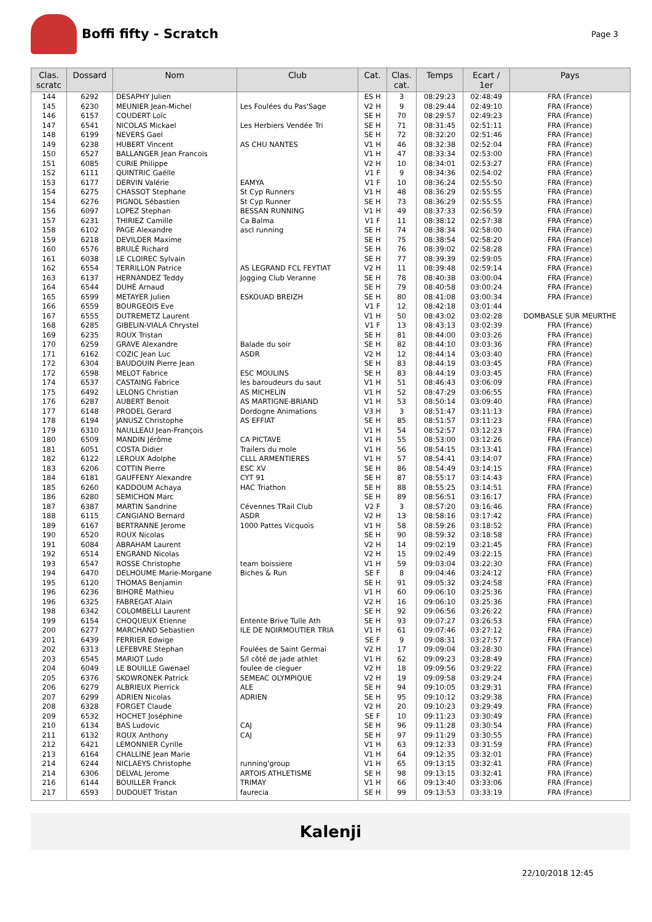Boffi fifty - Scratch
Page 3
| Clas. scratc | Dossard | Nom | Club | Cat. | Clas. cat. | Temps | Ecart / 1er | Pays |
| --- | --- | --- | --- | --- | --- | --- | --- | --- |
| 144 | 6292 | DESAPHY Julien | | ES H | 3 | 08:29:23 | 02:48:49 | FRA (France) |
| 145 | 6230 | MEUNIER Jean-Michel | Les Foulées du Pas'Sage | V2 H | 9 | 08:29:44 | 02:49:10 | FRA (France) |
| 146 | 6157 | COUDERT Loïc | | SE H | 70 | 08:29:57 | 02:49:23 | FRA (France) |
| 147 | 6541 | NICOLAS Mickael | Les Herbiers Vendée Tri | SE H | 71 | 08:31:45 | 02:51:11 | FRA (France) |
| 148 | 6199 | NEVERS Gael | | SE H | 72 | 08:32:20 | 02:51:46 | FRA (France) |
| 149 | 6238 | HUBERT Vincent | AS CHU NANTES | V1 H | 46 | 08:32:38 | 02:52:04 | FRA (France) |
| 150 | 6527 | BALLANGER Jean Francois | | V1 H | 47 | 08:33:34 | 02:53:00 | FRA (France) |
| 151 | 6085 | CURIE Philippe | | V2 H | 10 | 08:34:01 | 02:53:27 | FRA (France) |
| 152 | 6111 | QUINTRIC Gaëlle | | V1 F | 9 | 08:34:36 | 02:54:02 | FRA (France) |
| 153 | 6177 | DERVIN Valérie | EAMYA | V1 F | 10 | 08:36:24 | 02:55:50 | FRA (France) |
| 154 | 6275 | CHASSOT Stephane | St Cyp Runners | V1 H | 48 | 08:36:29 | 02:55:55 | FRA (France) |
| 154 | 6276 | PIGNOL Sébastien | St Cyp Runner | SE H | 73 | 08:36:29 | 02:55:55 | FRA (France) |
| 156 | 6097 | LOPEZ Stephan | BESSAN RUNNING | V1 H | 49 | 08:37:33 | 02:56:59 | FRA (France) |
| 157 | 6231 | THIRIEZ Camille | Ca Balma | V1 F | 11 | 08:38:12 | 02:57:38 | FRA (France) |
| 158 | 6102 | PAGE Alexandre | ascl running | SE H | 74 | 08:38:34 | 02:58:00 | FRA (France) |
| 159 | 6218 | DEVILDER Maxime | | SE H | 75 | 08:38:54 | 02:58:20 | FRA (France) |
| 160 | 6576 | BRULÉ Richard | | SE H | 76 | 08:39:02 | 02:58:28 | FRA (France) |
| 161 | 6038 | LE CLOIREC Sylvain | | SE H | 77 | 08:39:39 | 02:59:05 | FRA (France) |
| 162 | 6554 | TERRILLON Patrice | AS LEGRAND FCL FEYTIAT | V2 H | 11 | 08:39:48 | 02:59:14 | FRA (France) |
| 163 | 6137 | HERNANDEZ Teddy | Jogging Club Veranne | SE H | 78 | 08:40:38 | 03:00:04 | FRA (France) |
| 164 | 6544 | DUHÉ Arnaud | | SE H | 79 | 08:40:58 | 03:00:24 | FRA (France) |
| 165 | 6599 | METAYER Julien | ESKOUAD BREIZH | SE H | 80 | 08:41:08 | 03:00:34 | FRA (France) |
| 166 | 6559 | BOURGEOIS Eve | | V1 F | 12 | 08:42:18 | 03:01:44 | |
| 167 | 6555 | DUTREMETZ Laurent | | V1 H | 50 | 08:43:02 | 03:02:28 | DOMBASLE SUR MEURTHE |
| 168 | 6285 | GIBELIN-VIALA Chrystel | | V1 F | 13 | 08:43:13 | 03:02:39 | FRA (France) |
| 169 | 6235 | ROUX Tristan | | SE H | 81 | 08:44:00 | 03:03:26 | FRA (France) |
| 170 | 6259 | GRAVE Alexandre | Balade du soir | SE H | 82 | 08:44:10 | 03:03:36 | FRA (France) |
| 171 | 6162 | COZIC Jean Luc | ASDR | V2 H | 12 | 08:44:14 | 03:03:40 | FRA (France) |
| 172 | 6304 | BAUDOUIN Pierre Jean | | SE H | 83 | 08:44:19 | 03:03:45 | FRA (France) |
| 172 | 6598 | MELOT Fabrice | ESC MOULINS | SE H | 83 | 08:44:19 | 03:03:45 | FRA (France) |
| 174 | 6537 | CASTAING Fabrice | les baroudeurs du saut | V1 H | 51 | 08:46:43 | 03:06:09 | FRA (France) |
| 175 | 6492 | LELONG Christian | AS MICHELIN | V1 H | 52 | 08:47:29 | 03:06:55 | FRA (France) |
| 176 | 6287 | AUBERT Benoit | AS MARTIGNE-BRIAND | V1 H | 53 | 08:50:14 | 03:09:40 | FRA (France) |
| 177 | 6148 | PRODEL Gerard | Dordogne Animations | V3 H | 3 | 08:51:47 | 03:11:13 | FRA (France) |
| 178 | 6194 | JANUSZ Christophe | AS EFFIAT | SE H | 85 | 08:51:57 | 03:11:23 | FRA (France) |
| 179 | 6310 | NAULLEAU Jean-François | | V1 H | 54 | 08:52:57 | 03:12:23 | FRA (France) |
| 180 | 6509 | MANDIN Jérôme | CA PICTAVE | V1 H | 55 | 08:53:00 | 03:12:26 | FRA (France) |
| 181 | 6051 | COSTA Didier | Trailers du mole | V1 H | 56 | 08:54:15 | 03:13:41 | FRA (France) |
| 182 | 6122 | LEROUX Adolphe | CLLL ARMENTIERES | V1 H | 57 | 08:54:41 | 03:14:07 | FRA (France) |
| 183 | 6206 | COTTIN Pierre | ESC XV | SE H | 86 | 08:54:49 | 03:14:15 | FRA (France) |
| 184 | 6181 | GAUFFENY Alexandre | CYT 91 | SE H | 87 | 08:55:17 | 03:14:43 | FRA (France) |
| 185 | 6260 | KADDOUM Achaya | HAC Triathon | SE H | 88 | 08:55:25 | 03:14:51 | FRA (France) |
| 186 | 6280 | SEMICHON Marc | | SE H | 89 | 08:56:51 | 03:16:17 | FRA (France) |
| 187 | 6387 | MARTIN Sandrine | Cévennes TRail Club | V2 F | 3 | 08:57:20 | 03:16:46 | FRA (France) |
| 188 | 6115 | CANGIANO Bernard | ASDR | V2 H | 13 | 08:58:16 | 03:17:42 | FRA (France) |
| 189 | 6167 | BERTRANNE Jerome | 1000 Pattes Vicquois | V1 H | 58 | 08:59:26 | 03:18:52 | FRA (France) |
| 190 | 6520 | ROUX Nicolas | | SE H | 90 | 08:59:32 | 03:18:58 | FRA (France) |
| 191 | 6084 | ABRAHAM Laurent | | V2 H | 14 | 09:02:19 | 03:21:45 | FRA (France) |
| 192 | 6514 | ENGRAND Nicolas | | V2 H | 15 | 09:02:49 | 03:22:15 | FRA (France) |
| 193 | 6547 | ROSSE Christophe | team boissiere | V1 H | 59 | 09:03:04 | 03:22:30 | FRA (France) |
| 194 | 6470 | DELHOUME Marie-Morgane | Biches & Run | SE F | 8 | 09:04:46 | 03:24:12 | FRA (France) |
| 195 | 6120 | THOMAS Benjamin | | SE H | 91 | 09:05:32 | 03:24:58 | FRA (France) |
| 196 | 6236 | BIHORÉ Mathieu | | V1 H | 60 | 09:06:10 | 03:25:36 | FRA (France) |
| 196 | 6325 | FABREGAT Alain | | V2 H | 16 | 09:06:10 | 03:25:36 | FRA (France) |
| 198 | 6342 | COLOMBELLI Laurent | | SE H | 92 | 09:06:56 | 03:26:22 | FRA (France) |
| 199 | 6154 | CHOQUEUX Etienne | Entente Brive Tulle Ath | SE H | 93 | 09:07:27 | 03:26:53 | FRA (France) |
| 200 | 6277 | MARCHAND Sebastien | ILE DE NOIRMOUTIER TRIA | V1 H | 61 | 09:07:46 | 03:27:12 | FRA (France) |
| 201 | 6439 | FERRIER Edwige | | SE F | 9 | 09:08:31 | 03:27:57 | FRA (France) |
| 202 | 6313 | LEFEBVRE Stephan | Foulées de Saint Germai | V2 H | 17 | 09:09:04 | 03:28:30 | FRA (France) |
| 203 | 6545 | MARIOT Ludo | S/l côté de jade athlet | V1 H | 62 | 09:09:23 | 03:28:49 | FRA (France) |
| 204 | 6049 | LE BOUILLE Gwenael | foulee de cleguer | V2 H | 18 | 09:09:56 | 03:29:22 | FRA (France) |
| 205 | 6376 | SKOWRONEK Patrick | SEMEAC OLYMPIQUE | V2 H | 19 | 09:09:58 | 03:29:24 | FRA (France) |
| 206 | 6279 | ALBRIEUX Pierrick | ALE | SE H | 94 | 09:10:05 | 03:29:31 | FRA (France) |
| 207 | 6299 | ADRIEN Nicolas | ADRIEN | SE H | 95 | 09:10:12 | 03:29:38 | FRA (France) |
| 208 | 6328 | FORGET Claude | | V2 H | 20 | 09:10:23 | 03:29:49 | FRA (France) |
| 209 | 6532 | HOCHET Joséphine | | SE F | 10 | 09:11:23 | 03:30:49 | FRA (France) |
| 210 | 6134 | BAS Ludovic | CAJ | SE H | 96 | 09:11:28 | 03:30:54 | FRA (France) |
| 211 | 6132 | ROUX Anthony | CAJ | SE H | 97 | 09:11:29 | 03:30:55 | FRA (France) |
| 212 | 6421 | LEMONNIER Cyrille | | V1 H | 63 | 09:12:33 | 03:31:59 | FRA (France) |
| 213 | 6164 | CHALLINE Jean Marie | | V1 H | 64 | 09:12:35 | 03:32:01 | FRA (France) |
| 214 | 6244 | NICLAEYS Christophe | running'group | V1 H | 65 | 09:13:15 | 03:32:41 | FRA (France) |
| 214 | 6306 | DELVAL Jerome | ARTOIS ATHLETISME | SE H | 98 | 09:13:15 | 03:32:41 | FRA (France) |
| 216 | 6144 | BOUILLER Franck | TRIMAY | V1 H | 66 | 09:13:40 | 03:33:06 | FRA (France) |
| 217 | 6593 | DUDOUET Tristan | faurecia | SE H | 99 | 09:13:53 | 03:33:19 | FRA (France) |
Kalenji
22/10/2018 12:45